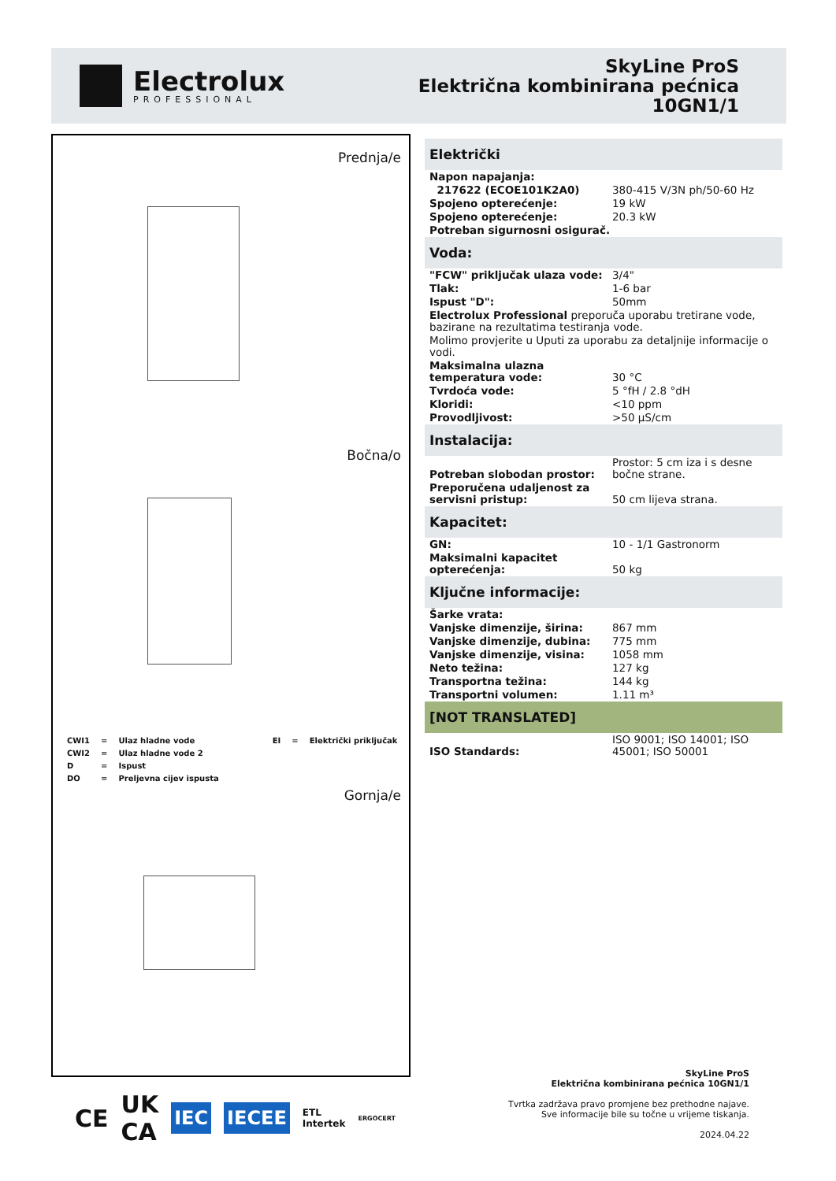Electrolux
PROFESSIONAL
SkyLine ProS
Električna kombinirana pećnica
10GN1/1
Prednja/e
Bočna/o
| CWI1 | = | Ulaz hladne vode | EI | = | Električki priključak |
| CWI2 | = | Ulaz hladne vode 2 | | | |
| D | = | Ispust | | | |
| DO | = | Preljevna cijev ispusta | | | |
Gornja/e
| Električki | |
| --- | --- |
| Napon napajanja: | |
| 217622 (ECOE101K2A0) | 380-415 V/3N ph/50-60 Hz |
| Spojeno opterećenje: | 19 kW |
| Spojeno opterećenje: | 20.3 kW |
| Potreban sigurnosni osigurač. | |
| Voda: | |
| "FCW" priključak ulaza vode: | 3/4" |
| Tlak: | 1-6 bar |
| Ispust "D": | 50mm |
| Electrolux Professional preporuča uporabu tretirane vode, bazirane na rezultatima testiranja vode. | |
| Molimo provjerite u Uputi za uporabu za detaljnije informacije o vodi. | |
| Maksimalna ulazna temperatura vode: | 30 °C |
| Tvrdoća vode: | 5 °fH / 2.8 °dH |
| Kloridi: | <10 ppm |
| Provodljivost: | >50 µS/cm |
| Instalacija: | |
| Potreban slobodan prostor: | Prostor: 5 cm iza i s desne bočne strane. |
| Preporučena udaljenost za servisni pristup: | 50 cm lijeva strana. |
| Kapacitet: | |
| GN: | 10 - 1/1 Gastronorm |
| Maksimalni kapacitet opterećenja: | 50 kg |
| Ključne informacije: | |
| Šarke vrata: | |
| Vanjske dimenzije, širina: | 867 mm |
| Vanjske dimenzije, dubina: | 775 mm |
| Vanjske dimenzije, visina: | 1058 mm |
| Neto težina: | 127 kg |
| Transportna težina: | 144 kg |
| Transportni volumen: | 1.11 m³ |
| [NOT TRANSLATED] | |
| ISO Standards: | ISO 9001; ISO 14001; ISO 45001; ISO 50001 |
CE UK
CA IEC IECEE ETL
Intertek ERGOCERT
SkyLine ProS
Električna kombinirana pećnica 10GN1/1
Tvrtka zadržava pravo promjene bez prethodne najave.
Sve informacije bile su točne u vrijeme tiskanja.
2024.04.22